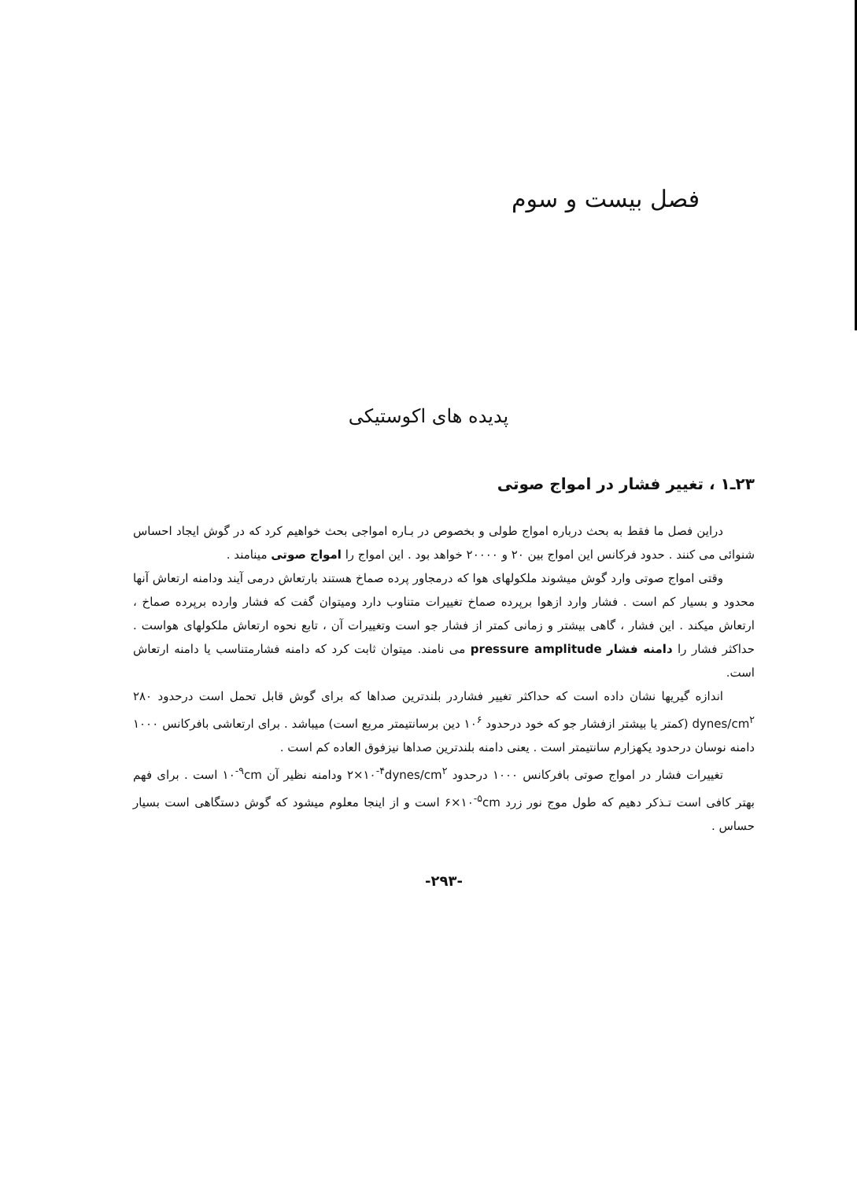فصل بیست و سوم
پدیده های اکوستیکی
۲۳ـ۱ ، تغییر فشار در امواج صوتی
دراین فصل ما فقط به بحث درباره امواج طولی و بخصوص در بـاره امواجی بحث خواهیم کرد که در گوش ایجاد احساس شنوائی می کنند . حدود فرکانس این امواج بین ۲۰ و ۲۰۰۰۰ خواهد بود . این امواج را امواج صوتی مینامند .
وقتی امواج صوتی وارد گوش میشوند ملکولهای هوا که درمجاور پرده صماخ هستند بارتعاش درمی آیند ودامنه ارتعاش آنها محدود و بسیار کم است . فشار وارد ازهوا برپرده صماخ تغییرات متناوب دارد ومیتوان گفت که فشار وارده برپرده صماخ ، ارتعاش میکند . این فشار ، گاهی بیشتر و زمانی کمتر از فشار جو است وتغییرات آن ، تابع نحوه ارتعاش ملکولهای هواست . حداکثر فشار را دامنه فشار pressure amplitude می نامند. میتوان ثابت کرد که دامنه فشارمتناسب یا دامنه ارتعاش است.
اندازه گیریها نشان داده است که حداکثر تغییر فشاردر بلندترین صداها که برای گوش قابل تحمل است درحدود ۲۸۰ dynes/cm<sup>۲</sup> (کمتر یا بیشتر ازفشار جو که خود درحدود ۱۰<sup>۶</sup> دین برسانتیمتر مربع است) میباشد . برای ارتعاشی بافرکانس ۱۰۰۰ دامنه نوسان درحدود یکهزارم سانتیمتر است . یعنی دامنه بلندترین صداها نیزفوق العاده کم است .
تغییرات فشار در امواج صوتی بافرکانس ۱۰۰۰ درحدود ۲×۱۰<sup>-۴</sup>dynes/cm<sup>۲</sup> ودامنه نظیر آن ۱۰<sup>-۹</sup>cm است . برای فهم بهتر کافی است تـذکر دهیم که طول موج نور زرد ۶×۱۰<sup>-۵</sup>cm است و از اینجا معلوم میشود که گوش دستگاهی است بسیار حساس .
-۲۹۳-